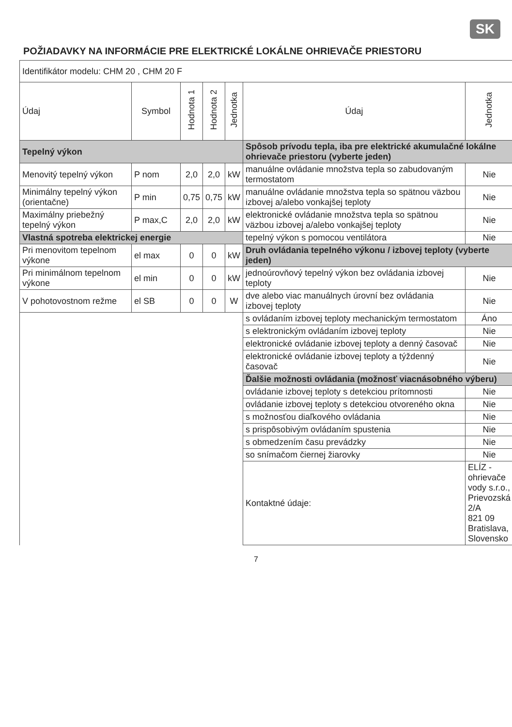SK
POŽIADAVKY NA INFORMÁCIE PRE ELEKTRICKÉ LOKÁLNE OHRIEVAČE PRIESTORU
| Identifikátor modelu: CHM 20 , CHM 20 F | | | | | | |
| Údaj | Symbol | Hodnota 1 | Hodnota 2 | Jednotka | Údaj | Jednotka |
| Tepelný výkon | | | | | Spôsob prívodu tepla, iba pre elektrické akumulačné lokálne ohrievače priestoru (vyberte jeden) | |
| Menovitý tepelný výkon | P nom | 2,0 | 2,0 | kW | manuálne ovládanie množstva tepla so zabudovaným termostatom | Nie |
| Minimálny tepelný výkon (orientačne) | P min | 0,75 | 0,75 | kW | manuálne ovládanie množstva tepla so spätnou väzbou izbovej a/alebo vonkajšej teploty | Nie |
| Maximálny priebežný tepelný výkon | P max,C | 2,0 | 2,0 | kW | elektronické ovládanie množstva tepla so spätnou väzbou izbovej a/alebo vonkajšej teploty | Nie |
| Vlastná spotreba elektrickej energie | | | | | tepelný výkon s pomocou ventilátora | Nie |
| Pri menovitom tepelnom výkone | el max | 0 | 0 | kW | Druh ovládania tepelného výkonu / izbovej teploty (vyberte jeden) | |
| Pri minimálnom tepelnom výkone | el min | 0 | 0 | kW | jednoúrovňový tepelný výkon bez ovládania izbovej teploty | Nie |
| V pohotovostnom režme | el SB | 0 | 0 | W | dve alebo viac manuálnych úrovní bez ovládania izbovej teploty | Nie |
| | | | | | s ovládaním izbovej teploty mechanickým termostatom | Áno |
| | | | | | s elektronickým ovládaním izbovej teploty | Nie |
| | | | | | elektronické ovládanie izbovej teploty a denný časovač | Nie |
| | | | | | elektronické ovládanie izbovej teploty a týždenný časovač | Nie |
| | | | | | Ďalšie možnosti ovládania (možnosť viacnásobného výberu) | |
| | | | | | ovládanie izbovej teploty s detekciou prítomnosti | Nie |
| | | | | | ovládanie izbovej teploty s detekciou otvoreného okna | Nie |
| | | | | | s možnosťou diaľkového ovládania | Nie |
| | | | | | s prispôsobivým ovládaním spustenia | Nie |
| | | | | | s obmedzením času prevádzky | Nie |
| | | | | | so snímačom čiernej žiarovky | Nie |
| | | | | | Kontaktné údaje: | ELÍZ - ohrievače vody s.r.o., Prievozská 2/A 821 09 Bratislava, Slovensko |
7